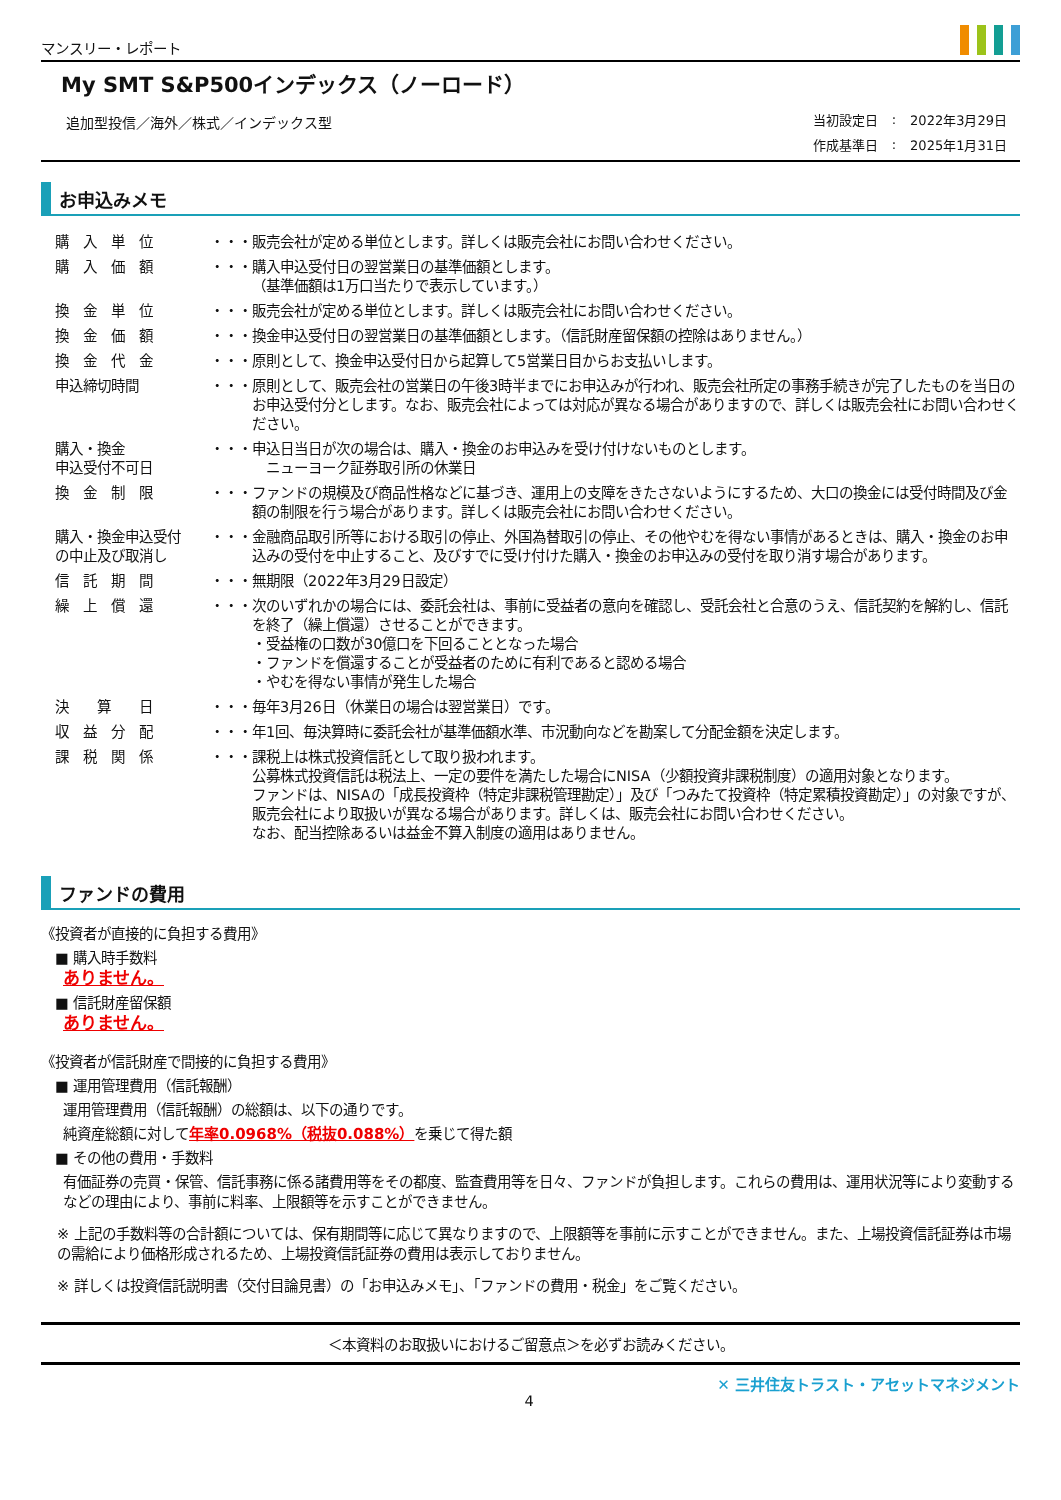マンスリー・レポート
My SMT S&P500インデックス（ノーロード）
追加型投信／海外／株式／インデックス型
| 当初設定日 | : | 2022年3月29日 |
| 作成基準日 | : | 2025年1月31日 |
お申込みメモ
| 購 入 単 位 | ・・・ | 販売会社が定める単位とします。詳しくは販売会社にお問い合わせください。 |
| 購 入 価 額 | ・・・ | 購入申込受付日の翌営業日の基準価額とします。 （基準価額は1万口当たりで表示しています。） |
| 換 金 単 位 | ・・・ | 販売会社が定める単位とします。詳しくは販売会社にお問い合わせください。 |
| 換 金 価 額 | ・・・ | 換金申込受付日の翌営業日の基準価額とします。（信託財産留保額の控除はありません。） |
| 換 金 代 金 | ・・・ | 原則として、換金申込受付日から起算して5営業日目からお支払いします。 |
| 申込締切時間 | ・・・ | 原則として、販売会社の営業日の午後3時半までにお申込みが行われ、販売会社所定の事務手続きが完了したものを当日のお申込受付分とします。なお、販売会社によっては対応が異なる場合がありますので、詳しくは販売会社にお問い合わせください。 |
| 購入・換金 申込受付不可日 | ・・・ | 申込日当日が次の場合は、購入・換金のお申込みを受け付けないものとします。 ニューヨーク証券取引所の休業日 |
| 換 金 制 限 | ・・・ | ファンドの規模及び商品性格などに基づき、運用上の支障をきたさないようにするため、大口の換金には受付時間及び金額の制限を行う場合があります。詳しくは販売会社にお問い合わせください。 |
| 購入・換金申込受付 の中止及び取消し | ・・・ | 金融商品取引所等における取引の停止、外国為替取引の停止、その他やむを得ない事情があるときは、購入・換金のお申込みの受付を中止すること、及びすでに受け付けた購入・換金のお申込みの受付を取り消す場合があります。 |
| 信 託 期 間 | ・・・ | 無期限（2022年3月29日設定） |
| 繰 上 償 還 | ・・・ | 次のいずれかの場合には、委託会社は、事前に受益者の意向を確認し、受託会社と合意のうえ、信託契約を解約し、信託を終了（繰上償還）させることができます。 ・受益権の口数が30億口を下回ることとなった場合 ・ファンドを償還することが受益者のために有利であると認める場合 ・やむを得ない事情が発生した場合 |
| 決 算 日 | ・・・ | 毎年3月26日（休業日の場合は翌営業日）です。 |
| 収 益 分 配 | ・・・ | 年1回、毎決算時に委託会社が基準価額水準、市況動向などを勘案して分配金額を決定します。 |
| 課 税 関 係 | ・・・ | 課税上は株式投資信託として取り扱われます。 公募株式投資信託は税法上、一定の要件を満たした場合にNISA（少額投資非課税制度）の適用対象となります。 ファンドは、NISAの「成長投資枠（特定非課税管理勘定）」及び「つみたて投資枠（特定累積投資勘定）」の対象ですが、販売会社により取扱いが異なる場合があります。詳しくは、販売会社にお問い合わせください。 なお、配当控除あるいは益金不算入制度の適用はありません。 |
ファンドの費用
《投資者が直接的に負担する費用》
■ 購入時手数料
ありません。
■ 信託財産留保額
ありません。
《投資者が信託財産で間接的に負担する費用》
■ 運用管理費用（信託報酬）
運用管理費用（信託報酬）の総額は、以下の通りです。
純資産総額に対して年率0.0968%（税抜0.088%）を乗じて得た額
■ その他の費用・手数料
有価証券の売買・保管、信託事務に係る諸費用等をその都度、監査費用等を日々、ファンドが負担します。これらの費用は、運用状況等により変動するなどの理由により、事前に料率、上限額等を示すことができません。
※ 上記の手数料等の合計額については、保有期間等に応じて異なりますので、上限額等を事前に示すことができません。また、上場投資信託証券は市場の需給により価格形成されるため、上場投資信託証券の費用は表示しておりません。
※ 詳しくは投資信託説明書（交付目論見書）の「お申込みメモ」、「ファンドの費用・税金」をご覧ください。
＜本資料のお取扱いにおけるご留意点＞を必ずお読みください。
4 ✕ 三井住友トラスト・アセットマネジメント